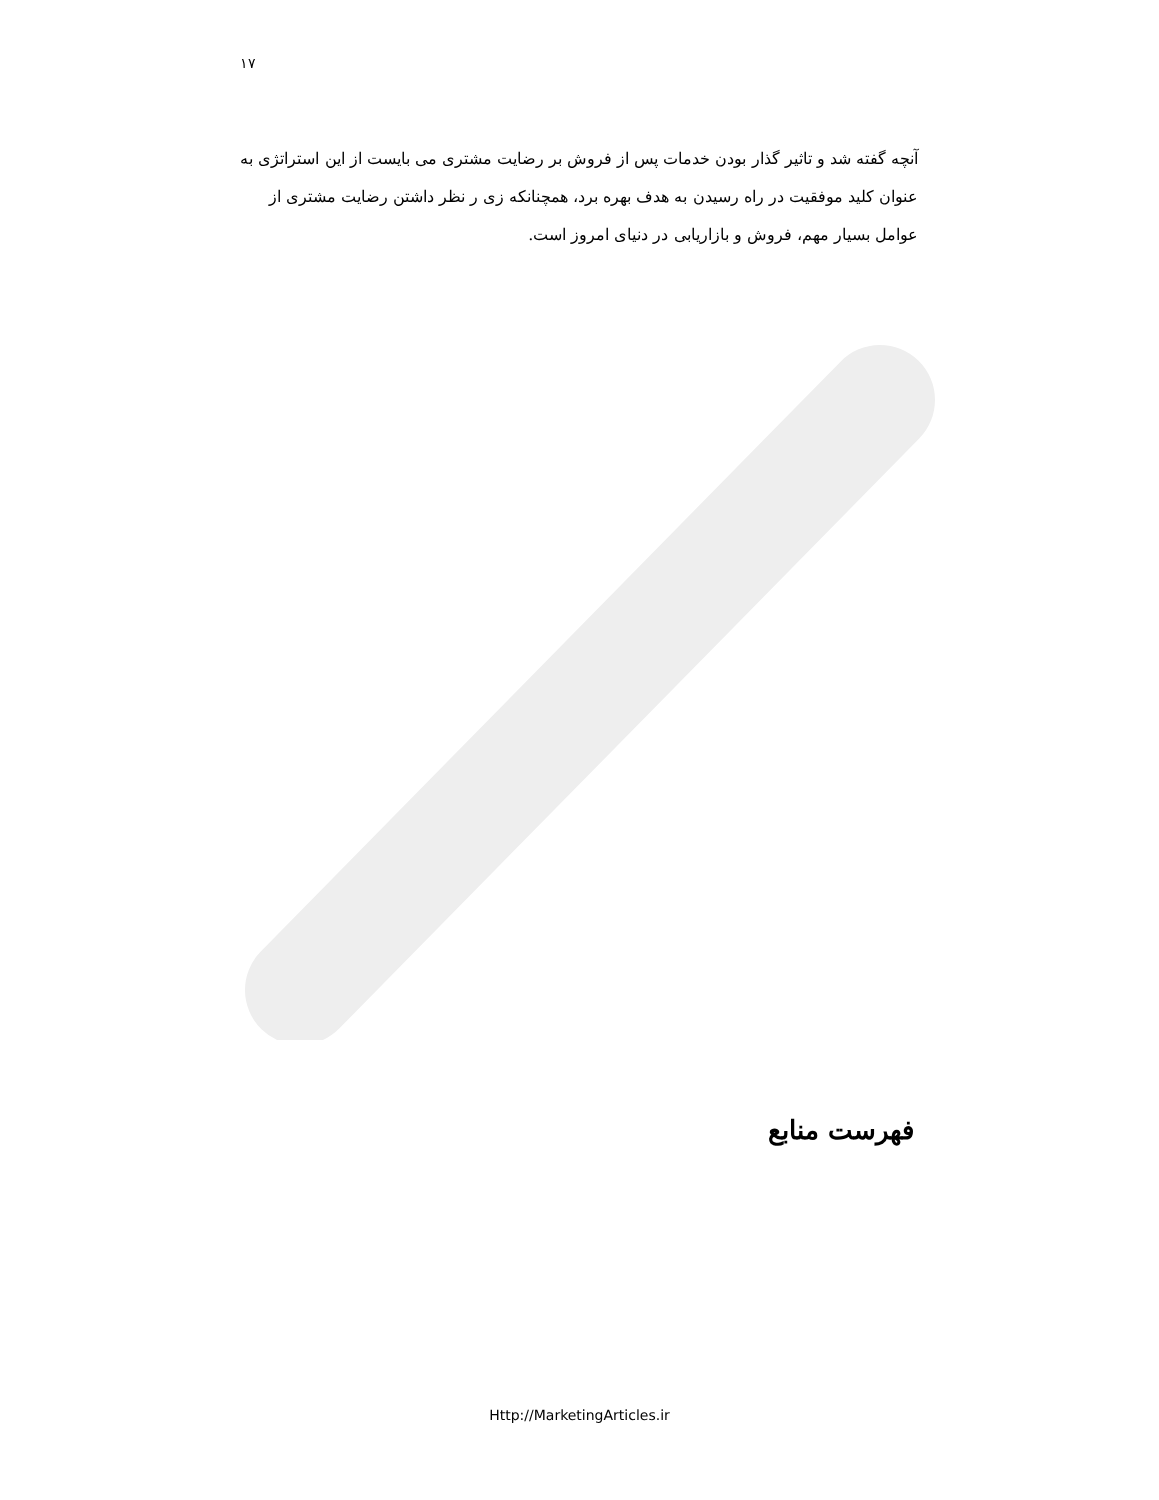۱۷
آنچه گفته شد و تاثیر گذار بودن خدمات پس از فروش بر رضایت مشتری می بایست از این استراتژی به عنوان کلید موفقیت در راه رسیدن به هدف بهره برد، همچنانکه زی ر نظر داشتن رضایت مشتری از عوامل بسیار مهم، فروش و بازاریابی در دنیای امروز است.
فهرست منابع
Http://MarketingArticles.ir